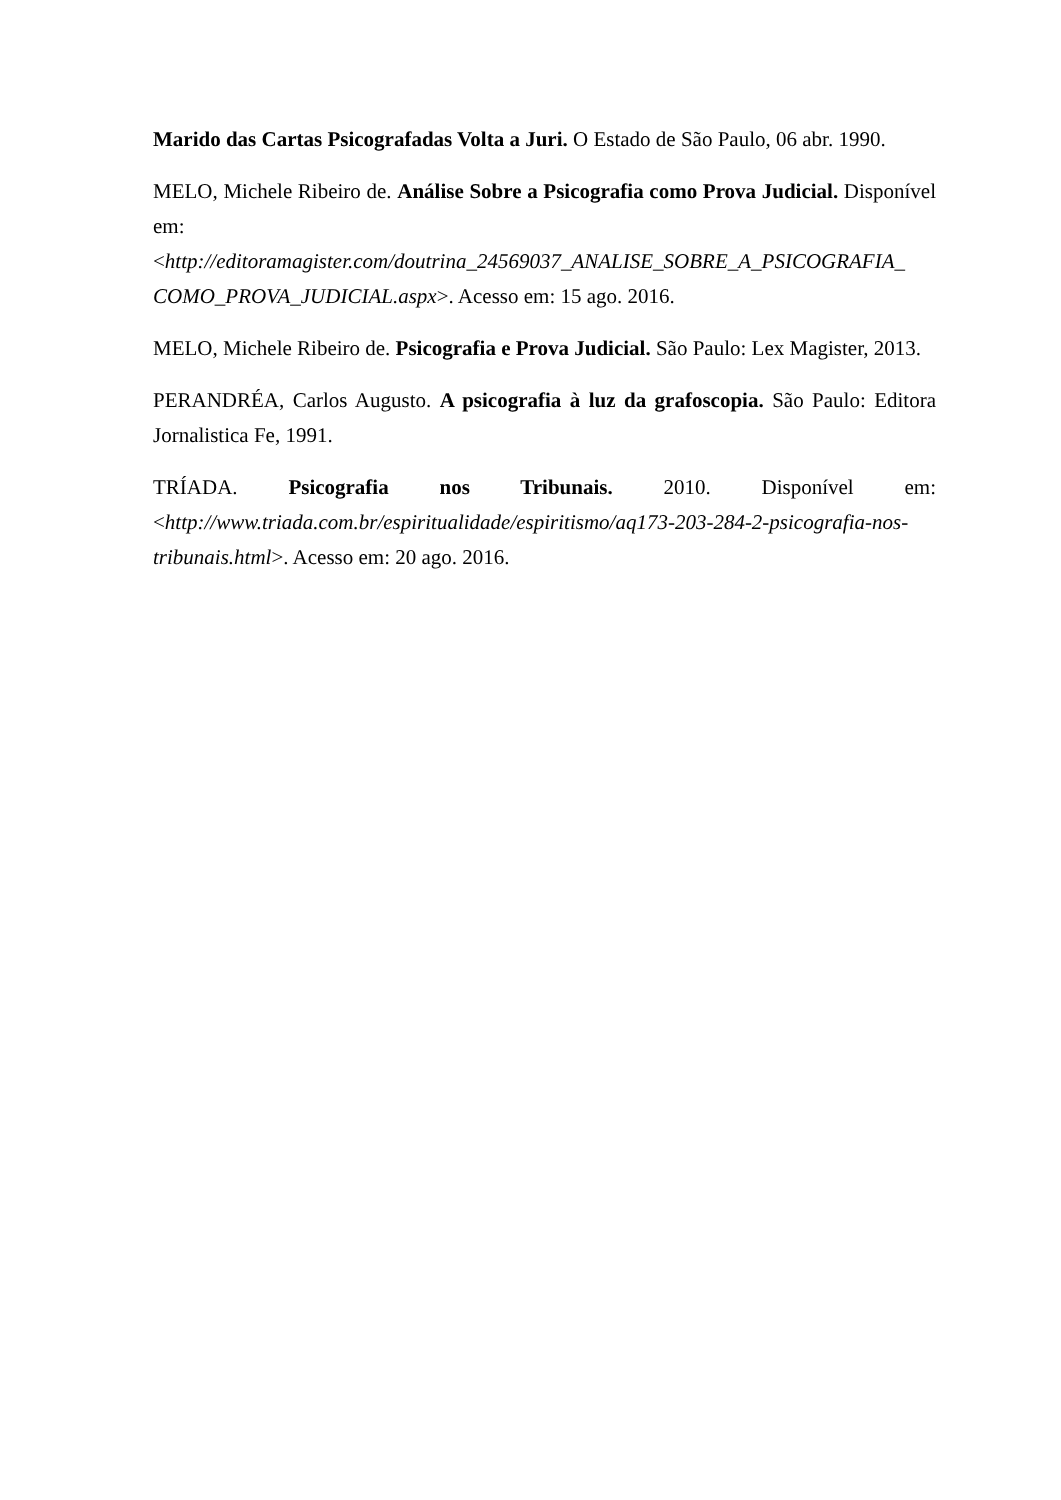Marido das Cartas Psicografadas Volta a Juri. O Estado de São Paulo, 06 abr. 1990.
MELO, Michele Ribeiro de. Análise Sobre a Psicografia como Prova Judicial. Disponível em: <http://editoramagister.com/doutrina_24569037_ANALISE_SOBRE_A_PSICOGRAFIA_ COMO_PROVA_JUDICIAL.aspx>. Acesso em: 15 ago. 2016.
MELO, Michele Ribeiro de. Psicografia e Prova Judicial. São Paulo: Lex Magister, 2013.
PERANDRÉA, Carlos Augusto. A psicografia à luz da grafoscopia. São Paulo: Editora Jornalistica Fe, 1991.
TRÍADA. Psicografia nos Tribunais. 2010. Disponível em: <http://www.triada.com.br/espiritualidade/espiritismo/aq173-203-284-2-psicografia-nos-tribunais.html>. Acesso em: 20 ago. 2016.